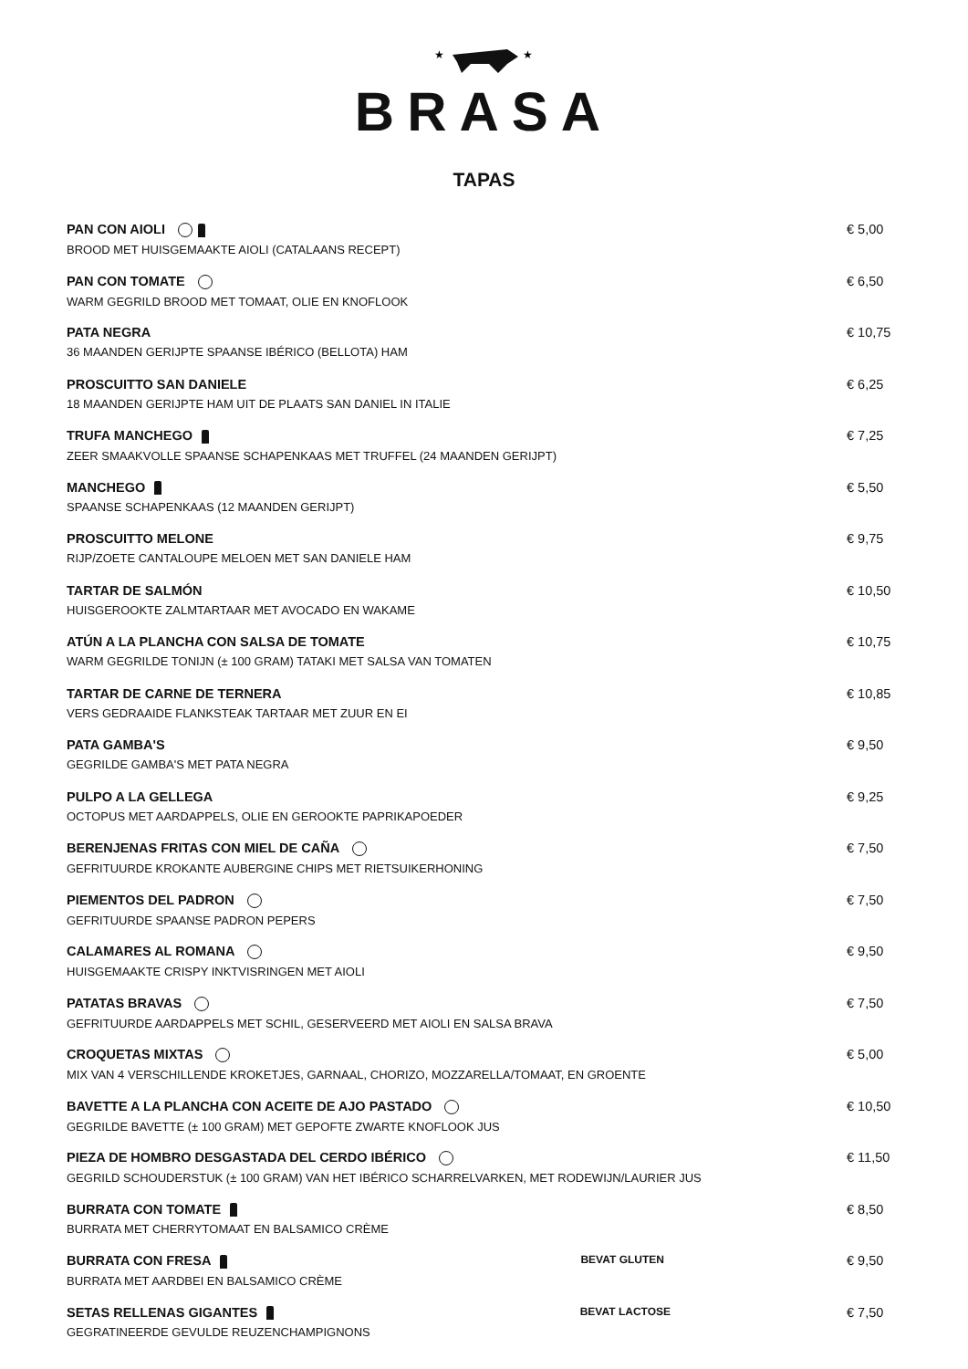★
★
BRASA
TAPAS
PAN CON AIOLI € 5,00
BROOD MET HUISGEMAAKTE AIOLI (CATALAANS RECEPT)
PAN CON TOMATE € 6,50
WARM GEGRILD BROOD MET TOMAAT, OLIE EN KNOFLOOK
PATA NEGRA € 10,75
36 MAANDEN GERIJPTE SPAANSE IBÉRICO (BELLOTA) HAM
PROSCUITTO SAN DANIELE € 6,25
18 MAANDEN GERIJPTE HAM UIT DE PLAATS SAN DANIEL IN ITALIE
TRUFA MANCHEGO € 7,25
ZEER SMAAKVOLLE SPAANSE SCHAPENKAAS MET TRUFFEL (24 MAANDEN GERIJPT)
MANCHEGO € 5,50
SPAANSE SCHAPENKAAS (12 MAANDEN GERIJPT)
PROSCUITTO MELONE € 9,75
RIJP/ZOETE CANTALOUPE MELOEN MET SAN DANIELE HAM
TARTAR DE SALMÓN € 10,50
HUISGEROOKTE ZALMTARTAAR MET AVOCADO EN WAKAME
ATÚN A LA PLANCHA CON SALSA DE TOMATE € 10,75
WARM GEGRILDE TONIJN (± 100 GRAM) TATAKI MET SALSA VAN TOMATEN
TARTAR DE CARNE DE TERNERA € 10,85
VERS GEDRAAIDE FLANKSTEAK TARTAAR MET ZUUR EN EI
PATA GAMBA'S € 9,50
GEGRILDE GAMBA'S MET PATA NEGRA
PULPO A LA GELLEGA € 9,25
OCTOPUS MET AARDAPPELS, OLIE EN GEROOKTE PAPRIKAPOEDER
BERENJENAS FRITAS CON MIEL DE CAÑA € 7,50
GEFRITUURDE KROKANTE AUBERGINE CHIPS MET RIETSUIKERHONING
PIEMENTOS DEL PADRON € 7,50
GEFRITUURDE SPAANSE PADRON PEPERS
CALAMARES AL ROMANA € 9,50
HUISGEMAAKTE CRISPY INKTVISRINGEN MET AIOLI
PATATAS BRAVAS € 7,50
GEFRITUURDE AARDAPPELS MET SCHIL, GESERVEERD MET AIOLI EN SALSA BRAVA
CROQUETAS MIXTAS € 5,00
MIX VAN 4 VERSCHILLENDE KROKETJES, GARNAAL, CHORIZO, MOZZARELLA/TOMAAT, EN GROENTE
BAVETTE A LA PLANCHA CON ACEITE DE AJO PASTADO € 10,50
GEGRILDE BAVETTE (± 100 GRAM) MET GEPOFTE ZWARTE KNOFLOOK JUS
PIEZA DE HOMBRO DESGASTADA DEL CERDO IBÉRICO € 11,50
GEGRILD SCHOUDERSTUK (± 100 GRAM) VAN HET IBÉRICO SCHARRELVARKEN, MET RODEWIJN/LAURIER JUS
BURRATA CON TOMATE € 8,50
BURRATA MET CHERRYTOMAAT EN BALSAMICO CRÈME
BURRATA CON FRESA BEVAT GLUTEN € 9,50
BURRATA MET AARDBEI EN BALSAMICO CRÈME
SETAS RELLENAS GIGANTES BEVAT LACTOSE € 7,50
GEGRATINEERDE GEVULDE REUZENCHAMPIGNONS